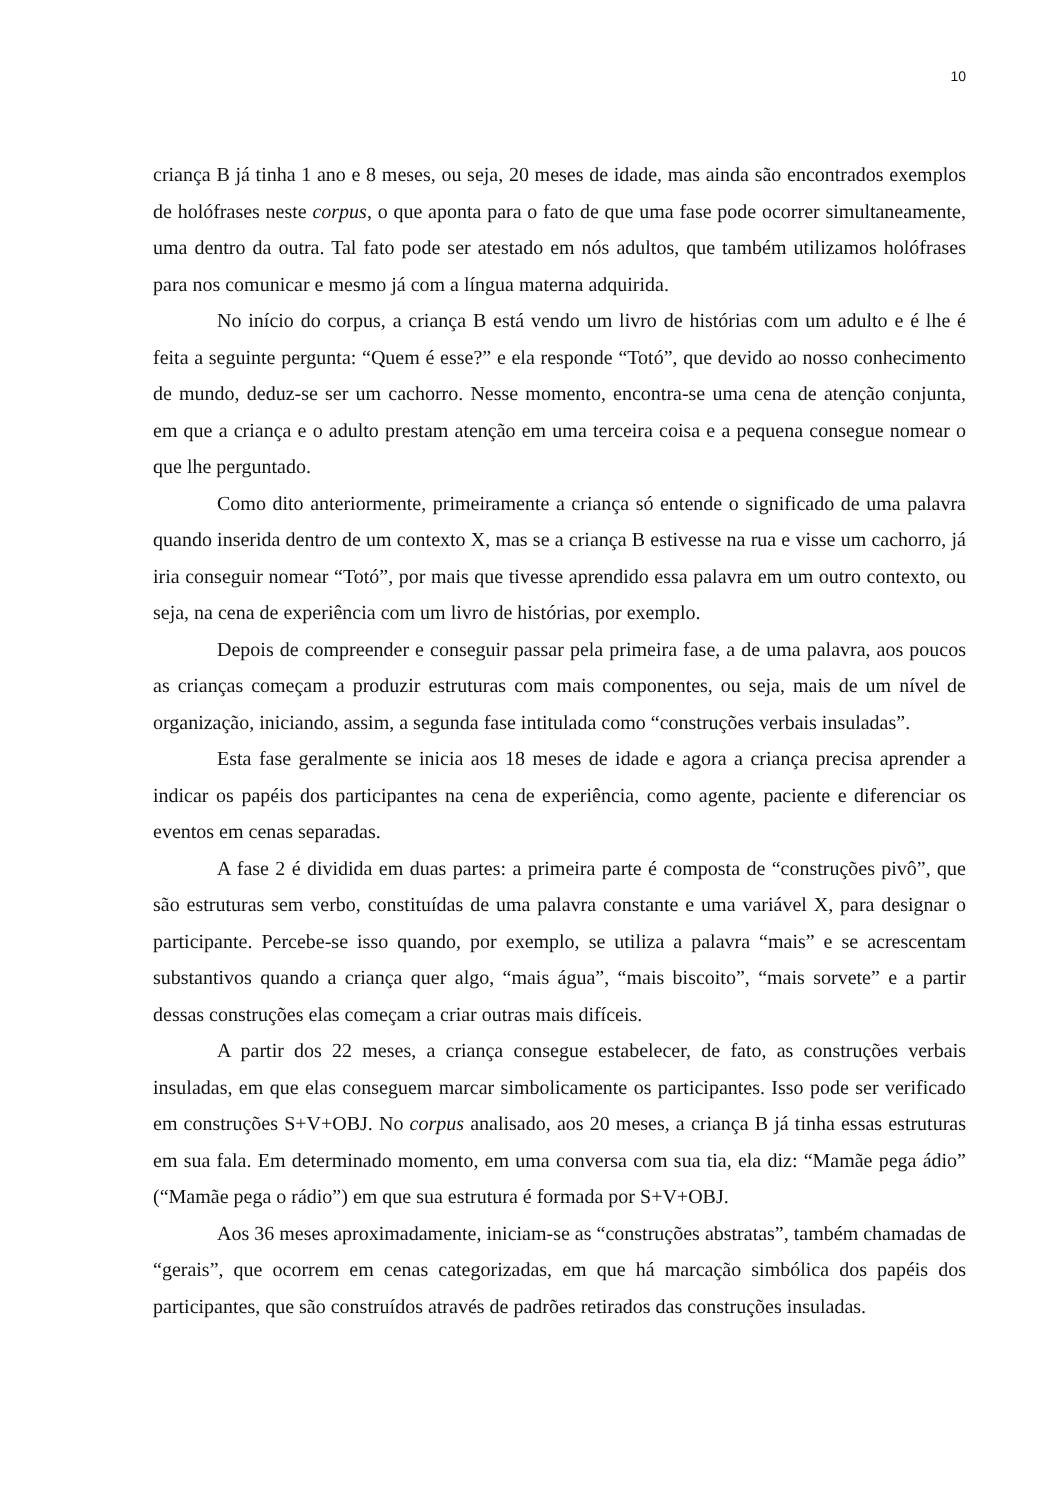10
criança B já tinha 1 ano e 8 meses, ou seja, 20 meses de idade, mas ainda são encontrados exemplos de holófrases neste corpus, o que aponta para o fato de que uma fase pode ocorrer simultaneamente, uma dentro da outra. Tal fato pode ser atestado em nós adultos, que também utilizamos holófrases para nos comunicar e mesmo já com a língua materna adquirida.
No início do corpus, a criança B está vendo um livro de histórias com um adulto e é lhe é feita a seguinte pergunta: “Quem é esse?” e ela responde “Totó”, que devido ao nosso conhecimento de mundo, deduz-se ser um cachorro. Nesse momento, encontra-se uma cena de atenção conjunta, em que a criança e o adulto prestam atenção em uma terceira coisa e a pequena consegue nomear o que lhe perguntado.
Como dito anteriormente, primeiramente a criança só entende o significado de uma palavra quando inserida dentro de um contexto X, mas se a criança B estivesse na rua e visse um cachorro, já iria conseguir nomear “Totó”, por mais que tivesse aprendido essa palavra em um outro contexto, ou seja, na cena de experiência com um livro de histórias, por exemplo.
Depois de compreender e conseguir passar pela primeira fase, a de uma palavra, aos poucos as crianças começam a produzir estruturas com mais componentes, ou seja, mais de um nível de organização, iniciando, assim, a segunda fase intitulada como “construções verbais insuladas”.
Esta fase geralmente se inicia aos 18 meses de idade e agora a criança precisa aprender a indicar os papéis dos participantes na cena de experiência, como agente, paciente e diferenciar os eventos em cenas separadas.
A fase 2 é dividida em duas partes: a primeira parte é composta de “construções pivô”, que são estruturas sem verbo, constituídas de uma palavra constante e uma variável X, para designar o participante. Percebe-se isso quando, por exemplo, se utiliza a palavra “mais” e se acrescentam substantivos quando a criança quer algo, “mais água”, “mais biscoito”, “mais sorvete” e a partir dessas construções elas começam a criar outras mais difíceis.
A partir dos 22 meses, a criança consegue estabelecer, de fato, as construções verbais insuladas, em que elas conseguem marcar simbolicamente os participantes. Isso pode ser verificado em construções S+V+OBJ. No corpus analisado, aos 20 meses, a criança B já tinha essas estruturas em sua fala. Em determinado momento, em uma conversa com sua tia, ela diz: “Mamãe pega ádio” (“Mamãe pega o rádio”) em que sua estrutura é formada por S+V+OBJ.
Aos 36 meses aproximadamente, iniciam-se as “construções abstratas”, também chamadas de “gerais”, que ocorrem em cenas categorizadas, em que há marcação simbólica dos papéis dos participantes, que são construídos através de padrões retirados das construções insuladas.